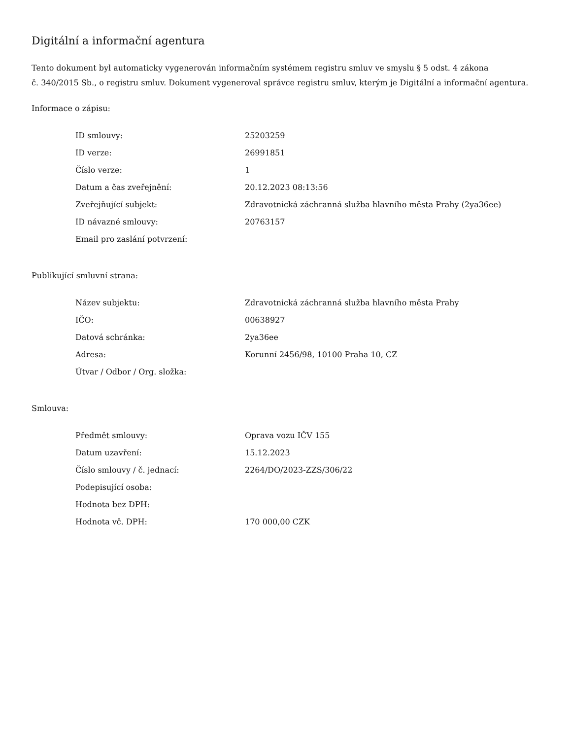Digitální a informační agentura
Tento dokument byl automaticky vygenerován informačním systémem registru smluv ve smyslu § 5 odst. 4 zákona
č. 340/2015 Sb., o registru smluv. Dokument vygeneroval správce registru smluv, kterým je Digitální a informační agentura.
Informace o zápisu:
| ID smlouvy: | 25203259 |
| ID verze: | 26991851 |
| Číslo verze: | 1 |
| Datum a čas zveřejnění: | 20.12.2023 08:13:56 |
| Zveřejňující subjekt: | Zdravotnická záchranná služba hlavního města Prahy (2ya36ee) |
| ID návazné smlouvy: | 20763157 |
| Email pro zaslání potvrzení: | |
Publikující smluvní strana:
| Název subjektu: | Zdravotnická záchranná služba hlavního města Prahy |
| IČO: | 00638927 |
| Datová schránka: | 2ya36ee |
| Adresa: | Korunní 2456/98, 10100 Praha 10, CZ |
| Útvar / Odbor / Org. složka: | |
Smlouva:
| Předmět smlouvy: | Oprava vozu IČV 155 |
| Datum uzavření: | 15.12.2023 |
| Číslo smlouvy / č. jednací: | 2264/DO/2023-ZZS/306/22 |
| Podepisující osoba: | |
| Hodnota bez DPH: | |
| Hodnota vč. DPH: | 170 000,00 CZK |